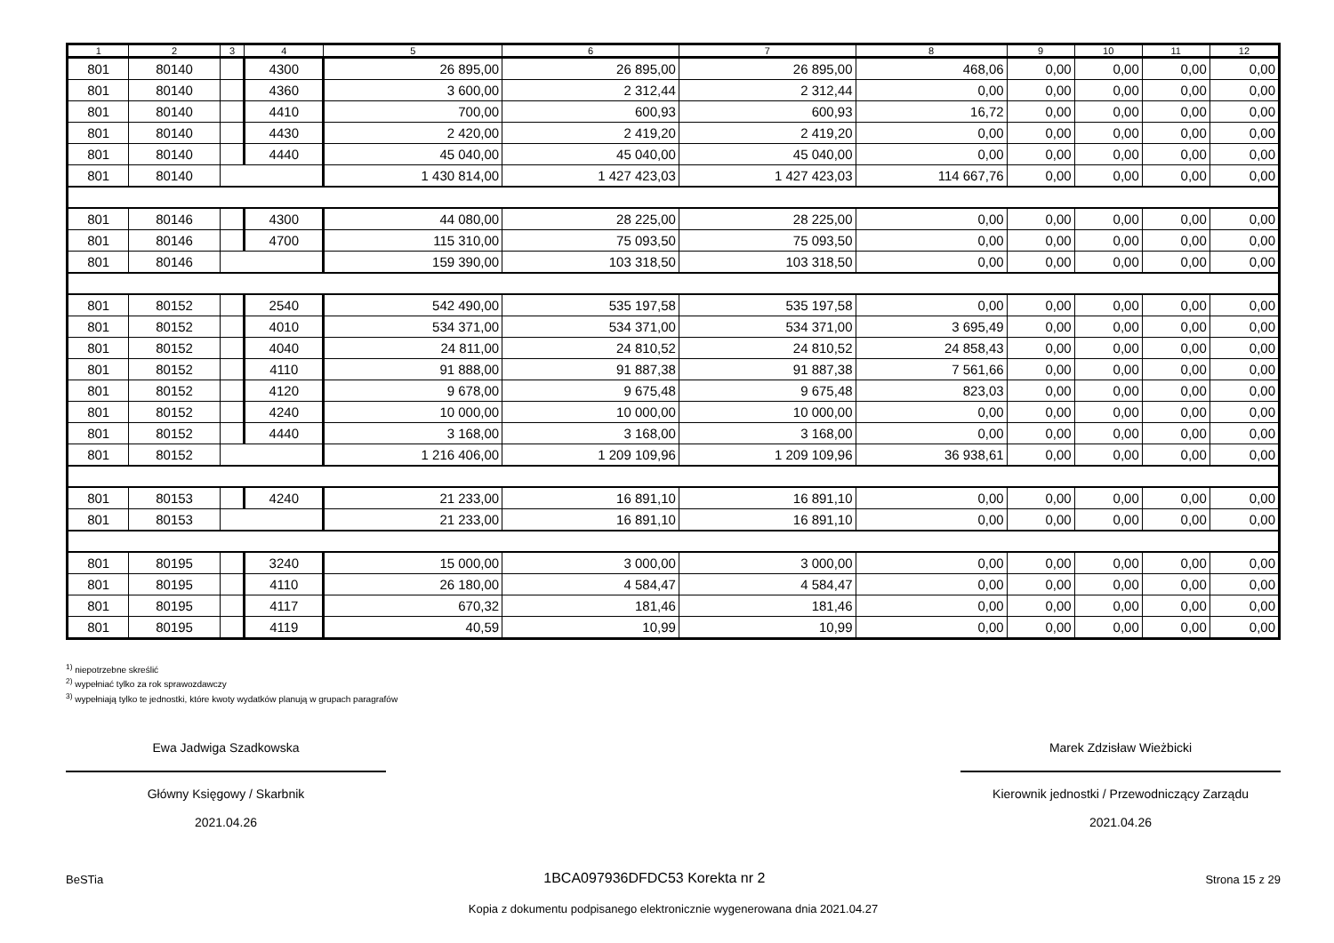| 1 | 2 | 3 | 4 | 5 | 6 | 7 | 8 | 9 | 10 | 11 | 12 |
| --- | --- | --- | --- | --- | --- | --- | --- | --- | --- | --- | --- |
| 801 | 80140 | | 4300 | 26 895,00 | 26 895,00 | 26 895,00 | 468,06 | 0,00 | 0,00 | 0,00 | 0,00 |
| 801 | 80140 | | 4360 | 3 600,00 | 2 312,44 | 2 312,44 | 0,00 | 0,00 | 0,00 | 0,00 | 0,00 |
| 801 | 80140 | | 4410 | 700,00 | 600,93 | 600,93 | 16,72 | 0,00 | 0,00 | 0,00 | 0,00 |
| 801 | 80140 | | 4430 | 2 420,00 | 2 419,20 | 2 419,20 | 0,00 | 0,00 | 0,00 | 0,00 | 0,00 |
| 801 | 80140 | | 4440 | 45 040,00 | 45 040,00 | 45 040,00 | 0,00 | 0,00 | 0,00 | 0,00 | 0,00 |
| 801 | 80140 | | | 1 430 814,00 | 1 427 423,03 | 1 427 423,03 | 114 667,76 | 0,00 | 0,00 | 0,00 | 0,00 |
| 801 | 80146 | | 4300 | 44 080,00 | 28 225,00 | 28 225,00 | 0,00 | 0,00 | 0,00 | 0,00 | 0,00 |
| 801 | 80146 | | 4700 | 115 310,00 | 75 093,50 | 75 093,50 | 0,00 | 0,00 | 0,00 | 0,00 | 0,00 |
| 801 | 80146 | | | 159 390,00 | 103 318,50 | 103 318,50 | 0,00 | 0,00 | 0,00 | 0,00 | 0,00 |
| 801 | 80152 | | 2540 | 542 490,00 | 535 197,58 | 535 197,58 | 0,00 | 0,00 | 0,00 | 0,00 | 0,00 |
| 801 | 80152 | | 4010 | 534 371,00 | 534 371,00 | 534 371,00 | 3 695,49 | 0,00 | 0,00 | 0,00 | 0,00 |
| 801 | 80152 | | 4040 | 24 811,00 | 24 810,52 | 24 810,52 | 24 858,43 | 0,00 | 0,00 | 0,00 | 0,00 |
| 801 | 80152 | | 4110 | 91 888,00 | 91 887,38 | 91 887,38 | 7 561,66 | 0,00 | 0,00 | 0,00 | 0,00 |
| 801 | 80152 | | 4120 | 9 678,00 | 9 675,48 | 9 675,48 | 823,03 | 0,00 | 0,00 | 0,00 | 0,00 |
| 801 | 80152 | | 4240 | 10 000,00 | 10 000,00 | 10 000,00 | 0,00 | 0,00 | 0,00 | 0,00 | 0,00 |
| 801 | 80152 | | 4440 | 3 168,00 | 3 168,00 | 3 168,00 | 0,00 | 0,00 | 0,00 | 0,00 | 0,00 |
| 801 | 80152 | | | 1 216 406,00 | 1 209 109,96 | 1 209 109,96 | 36 938,61 | 0,00 | 0,00 | 0,00 | 0,00 |
| 801 | 80153 | | 4240 | 21 233,00 | 16 891,10 | 16 891,10 | 0,00 | 0,00 | 0,00 | 0,00 | 0,00 |
| 801 | 80153 | | | 21 233,00 | 16 891,10 | 16 891,10 | 0,00 | 0,00 | 0,00 | 0,00 | 0,00 |
| 801 | 80195 | | 3240 | 15 000,00 | 3 000,00 | 3 000,00 | 0,00 | 0,00 | 0,00 | 0,00 | 0,00 |
| 801 | 80195 | | 4110 | 26 180,00 | 4 584,47 | 4 584,47 | 0,00 | 0,00 | 0,00 | 0,00 | 0,00 |
| 801 | 80195 | | 4117 | 670,32 | 181,46 | 181,46 | 0,00 | 0,00 | 0,00 | 0,00 | 0,00 |
| 801 | 80195 | | 4119 | 40,59 | 10,99 | 10,99 | 0,00 | 0,00 | 0,00 | 0,00 | 0,00 |
<sup>1)</sup> niepotrzebne skreślić
<sup>2)</sup> wypełniać tylko za rok sprawozdawczy
<sup>3)</sup> wypełniają tylko te jednostki, które kwoty wydatków planują w grupach paragrafów
Ewa Jadwiga Szadkowska
Główny Księgowy / Skarbnik
2021.04.26
Marek Zdzisław Wieżbicki
Kierownik jednostki / Przewodniczący Zarządu
2021.04.26
BeSTia 1BCA097936DFDC53 Korekta nr 2 Strona 15 z 29
Kopia z dokumentu podpisanego elektronicznie wygenerowana dnia 2021.04.27